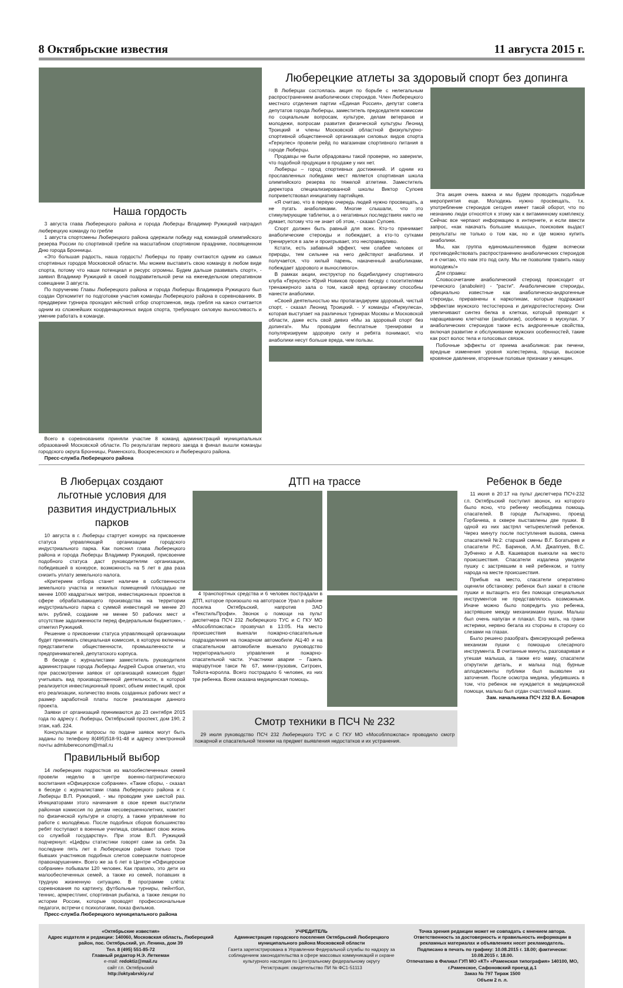8 Октябрьские известия 11 августа 2015 г.
Наша гордость
3 августа глава Люберецкого района и города Люберцы Владимир Ружицкий наградил люберецкую команду по гребле
1 августа спортсмены Люберецкого района одержали победу над командой олимпийского резерва России по спортивной гребле на масштабном спортивном празднике, посвященном Дню города Бронницы.
«Это большая радость, наша гордость! Люберцы по праву считаются одним из самых спортивных городов Московской области. Мы можем выставить свою команду в любом виде спорта, потому что наши потенциал и ресурс огромны. Будем дальше развивать спорт», - заявил Владимир Ружицкий в своей поздравительной речи на еженедельном оперативном совещании 3 августа.
По поручению Главы Люберецкого района и города Люберцы Владимира Ружицкого был создан Оргкомитет по подготовке участия команды Люберецкого района в соревнованиях. В преддверии турнира проходил жёсткий отбор спортсменов, ведь гребля на каноэ считается одним из сложнейших координационных видов спорта, требующих силовую выносливость и умение работать в команде.
Всего в соревнованиях приняли участие 8 команд администраций муниципальных образований Московской области. По результатам первого заезда в финал вышли команды городского округа Бронницы, Раменского, Воскресенского и Люберецкого района.
Пресс-служба Люберецкого района
Люберецкие атлеты за здоровый спорт без допинга
В Люберцах состоялась акция по борьбе с нелегальным распространением анаболических стероидов. Член Люберецкого местного отделения партии «Единая Россия», депутат совета депутатов города Люберцы, заместитель председателя комиссии по социальным вопросам, культуре, делам ветеранов и молодежи, вопросам развития физической культуры Леонид Троицкий и члены Московской областной физкультурно-спортивной общественной организации силовых видов спорта «Геркулес» провели рейд по магазинам спортивного питания в городе Люберцы.
Продавцы не были обрадованы такой проверке, но заверили, что подобной продукции в продаже у них нет.
Люберцы – город спортивных достижений. И одним из прославленных победами мест является спортивная школа олимпийского резерва по тяжелой атлетике. Заместитель директора специализированной школы Виктор Сулоев поприветствовал инициативу партийцев.
«Я считаю, что в первую очередь людей нужно просвещать, а не пугать анаболиками. Многие слышали, что это стимулирующие таблетки, а о негативных последствиях никто не думает, потому что не знает об этом, - сказал Сулоев.
Спорт должен быть равный для всех. Кто-то принимает анаболические стероиды и побеждает, а кто-то сутками тренируется в зале и проигрывает, это несправедливо.
Кстати, есть забавный эффект, чем слабее человек от природы, тем сильнее на него действуют анаболики. И получается, что хилый парень, накаченный анаболиками, побеждает здорового и выносливого».
В рамках акции, инструктор по бодибилдингу спортивного клуба «Геркулес» Юрий Новиков провел беседу с посетителями тренажерного зала о том, какой вред организму способны нанести анаболики.
«Своей деятельностью мы пропагандируем здоровый, чистый спорт, - сказал Леонид Троицкий. - У команды «Геркулеса», которая выступает на различных турнирах Москвы и Московской области, даже есть свой девиз «Мы за здоровый спорт без допинга!». Мы проводим бесплатные тренировки и популяризируем здоровую силу и ребята понимают, что анаболики несут больше вреда, чем пользы.
Эта акция очень важна и мы будем проводить подобные мероприятия еще. Молодежь нужно просвещать, т.к. употребление стероидов сегодня имеет такой оборот, что по незнанию люди относятся к этому как к витаминному комплексу. Сейчас все черпают информацию в интернете, и если ввести запрос, «как накачать большие мышцы», поисковик выдаст результаты не только о том как, но и где можно купить анаболики.
Мы, как группа единомышленников будем всячески противодействовать распространению анаболических стероидов и я считаю, что нам это под силу. Мы не позволим травить нашу молодежь!»
Для справки:
Словосочетание анаболический стероид происходит от греческого (anabolein) - "расти". Анаболические стероиды, официально известные как анаболическо-андрогенные стероиды, приравнены к наркотикам, которые подражают эффектам мужского тестостерона и дигидротестостерону. Они увеличивают синтез белка в клетках, который приводит к наращиванию клетчатки (анаболизм), особенно в мускулах. У анаболических стероидов также есть андрогенные свойства, включая развитие и обслуживание мужских особенностей, такие как рост волос тела и голосовых связок.
Побочные эффекты от приема анаболиков: рак печени, вредные изменения уровня холестерина, прыщи, высокое кровяное давление, вторичные половые признаки у женщин.
В Люберцах создают льготные условия для развития индустриальных парков
10 августа в г. Люберцы стартует конкурс на присвоение статуса управляющей организации городского индустриального парка. Как пояснил глава Люберецкого района и города Люберцы Владимир Ружицкий, присвоение подобного статуса даст руководителям организации, победившей в конкурсе, возможность на 5 лет в два раза снизить уплату земельного налога.
«Критерием отбора станет наличие в собственности земельного участка и нежилых помещений площадью не менее 1000 квадратных метров, инвестиционных проектов в сфере обрабатывающего производства на территории индустриального парка с суммой инвестиций не менее 20 млн. рублей, создание не менее 50 рабочих мест и отсутствие задолженности перед федеральным бюджетом», - отметил Ружицкий.
Решение о присвоении статуса управляющей организации будет принимать специальная комиссия, в которую включены представители общественности, промышленности и предпринимателей, депутатского корпуса.
В беседе с журналистами заместитель руководителя администрации города Люберцы Андрей Сыров отметил, что при рассмотрении заявок от организаций комиссия будет учитывать вид производственной деятельности, в которой реализуется инвестиционный проект, объем инвестиций, срок его реализации, количество вновь созданных рабочих мест и размер заработной платы после реализации данного проекта.
Заявки от организаций принимаются до 23 сентября 2015 года по адресу г. Люберцы, Октябрьский проспект, дом 190, 2 этаж, каб. 224.
Консультации и вопросы по подаче заявок могут быть заданы по телефону 8(495)518-91-48 и адресу электронной почты admlubereconom@mail.ru
Правильный выбор
14 люберецких подростков из малообеспеченных семей провели неделю в центре военно-патриотического воспитания «Офицерское собрание». «Такие сборы, - сказал в беседе с журналистами глава Люберецкого района и г. Люберцы В.П. Ружицкий, - мы проводим уже шестой раз. Инициаторами этого начинания в свое время выступили районная комиссия по делам несовершеннолетних, комитет по физической культуре и спорту, а также управление по работе с молодёжью. После подобных сборов большинство ребят поступают в военные училища, связывают свою жизнь со службой государству». При этом В.П. Ружицкий подчеркнул: «Цифры статистики говорят сами за себя. За последние пять лет в Люберецком районе только трое бывших участников подобных слетов совершили повторное правонарушение». Всего же за 6 лет в Центре «Офицерское собрание» побывали 120 человек. Как правило, это дети из малообеспеченных семей, а также из семей, попавших в трудную жизненную ситуацию. В программе слёта: соревнования по картингу, футбольные турниры, пейнтбол, теннис, армрестлинг, спортивная рыбалка, а также лекции по истории России, которые проводят профессиональные педагоги, встречи с психологами, показ фильмов.
Пресс-служба Люберецкого муниципального района
ДТП на трассе
4 транспортных средства и 6 человек пострадали в ДТП, которое произошло на автотрассе Урал в районе поселка Октябрьский, напротив ЗАО «ТекстильПрофи». Звонок о помощи на пульт диспетчера ПСЧ 232 Люберецкого ТУС и С ГКУ МО «Мособлпожспас» прозвучал в 13:05. На место происшествия выехали пожарно-спасательные подразделения на пожарном автомобиле АЦ-40 и на спасательном автомобиле выехало руководство территориального управления и пожарно-спасательной части. Участники аварии – Газель маршрутное такси № 67, мини-грузовик, Ситроен, Тойота-королла. Всего пострадало 6 человек, из них три ребенка. Всем оказана медицинская помощь.
Смотр техники в ПСЧ № 232
29 июля руководство ПСЧ 232 Люберецкого ТУС и С ГКУ МО «Мособлпожспас» проводило смотр пожарной и спасательной техники на предмет выявления недостатков и их устранения.
Ребенок в беде
11 июня в 20:17 на пульт диспетчера ПСЧ-232 г.п. Октябрьский поступил звонок, из которого было ясно, что ребенку необходима помощь спасателей. В городе Лыткарино, проезд Горбачева, в сквере выставлены две пушки. В одной из них застрял четырехлетний ребенок. Через минуту после поступления вызова, смена спасателей №2: старший смены В.Г. Богатырев и спасатели Р.С. Баринов, А.М. Джаппуев, В.С. Зубченко и А.В. Кашеваров выехали на место происшествия. Спасатели издалека увидели пушку с застрявшим в ней ребенком, и толпу народа на месте происшествия.
Прибыв на место, спасатели оперативно оценили обстановку: ребенок был зажат в стволе пушки и вытащить его без помощи специальных инструментов не представлялось возможным. Иначе можно было повредить ухо ребенка, застрявшее между механизмами пушки. Малыш был очень напуган и плакал. Его мать, на грани истерики, нервно бегала из стороны в сторону со слезами на глазах.
Было решено разобрать фиксирующий ребенка механизм пушки с помощью слесарного инструмента. В считанные минуты, разговаривая и утешая малыша, а также его маму, спасатели открутили деталь, и малыш под бурные аплодисменты публики был вызволен из заточения. После осмотра медика, убедившись в том, что ребенок не нуждается в медицинской помощи, малыш был отдан счастливой маме.
Зам. начальника ПСЧ 232 В.А. Бочаров
«Октябрьские известия»
Адрес издателя и редакции: 140060, Московская область, Люберецкий район, пос. Октябрьский, ул. Ленина, дом 39
Тел. 8 (495) 551-85-72
Главный редактор Н.Э. Леткеман
e-mail: redoktiz@mail.ru
сайт г.п. Октябрьский
http://oktyabrskiy.ru/
УЧРЕДИТЕЛЬ
Администрация городского поселения Октябрьский Люберецкого муниципального района Московской области
Газета зарегистрирована в Управлении Федеральной службы по надзору за соблюдением законодательства в сфере массовых коммуникаций и охране культурного наследия по Центральному федеральному округу
Регистрация: свидетельство ПИ № ФС1-51113
Точка зрения редакции может не совпадать с мнением автора.
Ответственность за достоверность и правильность информации в рекламных материалах и объявлениях несет рекламодатель.
Подписано в печать по графику: 10.08.2015 г. 18.00; фактически: 10.08.2015 г. 18.00.
Отпечатано в Филиал ГУП МО «КТ» «Раменская типография» 140100, МО, г.Раменское, Сафоновский проезд д.1
Заказ № 797 Тираж 1500
Объем 2 п. л.